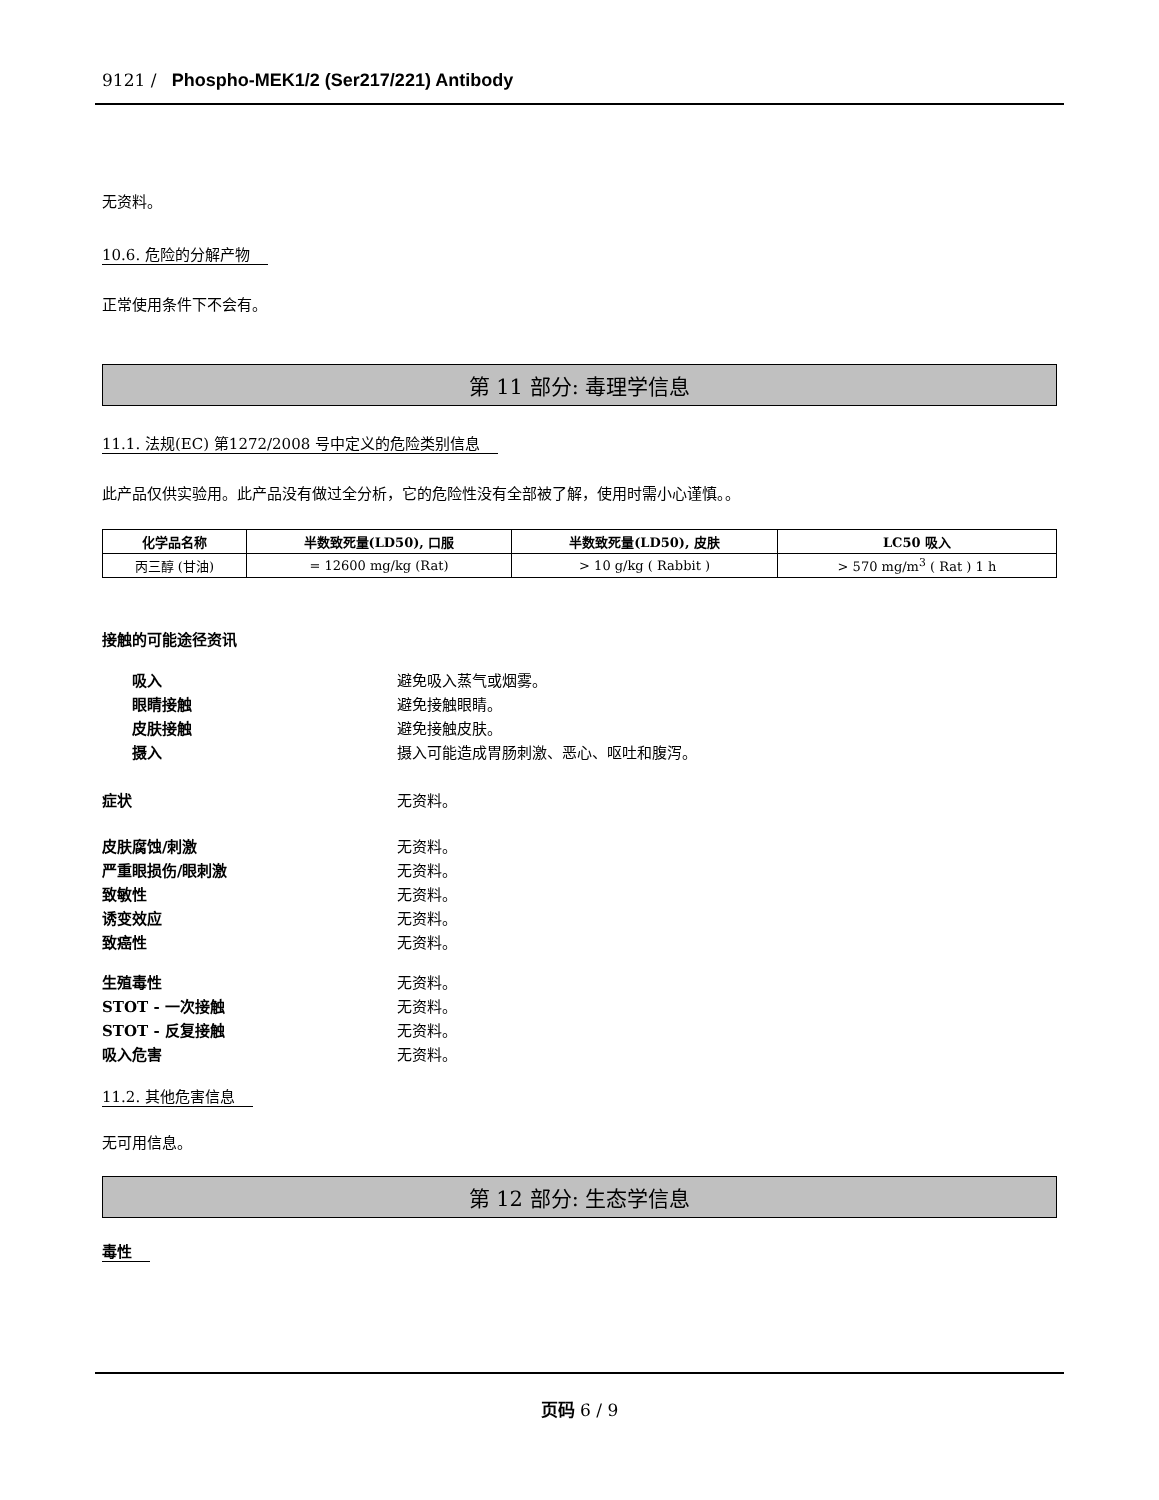9121 / Phospho-MEK1/2 (Ser217/221) Antibody
无资料。
10.6. 危险的分解产物
正常使用条件下不会有。
第 11 部分: 毒理学信息
11.1. 法规(EC) 第1272/2008 号中定义的危险类别信息
此产品仅供实验用。此产品没有做过全分析，它的危险性没有全部被了解，使用时需小心谨慎。。
| 化学品名称 | 半数致死量(LD50), 口服 | 半数致死量(LD50), 皮肤 | LC50 吸入 |
| --- | --- | --- | --- |
| 丙三醇 (甘油) | = 12600 mg/kg (Rat) | > 10 g/kg ( Rabbit ) | > 570 mg/m<sup>3</sup> ( Rat ) 1 h |
接触的可能途径资讯
吸入 避免吸入蒸气或烟雾。
眼睛接触 避免接触眼睛。
皮肤接触 避免接触皮肤。
摄入 摄入可能造成胃肠刺激、恶心、呕吐和腹泻。
症状 无资料。
皮肤腐蚀/刺激 无资料。
严重眼损伤/眼刺激 无资料。
致敏性 无资料。
诱变效应 无资料。
致癌性 无资料。
生殖毒性 无资料。
STOT - 一次接触 无资料。
STOT - 反复接触 无资料。
吸入危害 无资料。
11.2. 其他危害信息
无可用信息。
第 12 部分: 生态学信息
毒性
页码 6 / 9